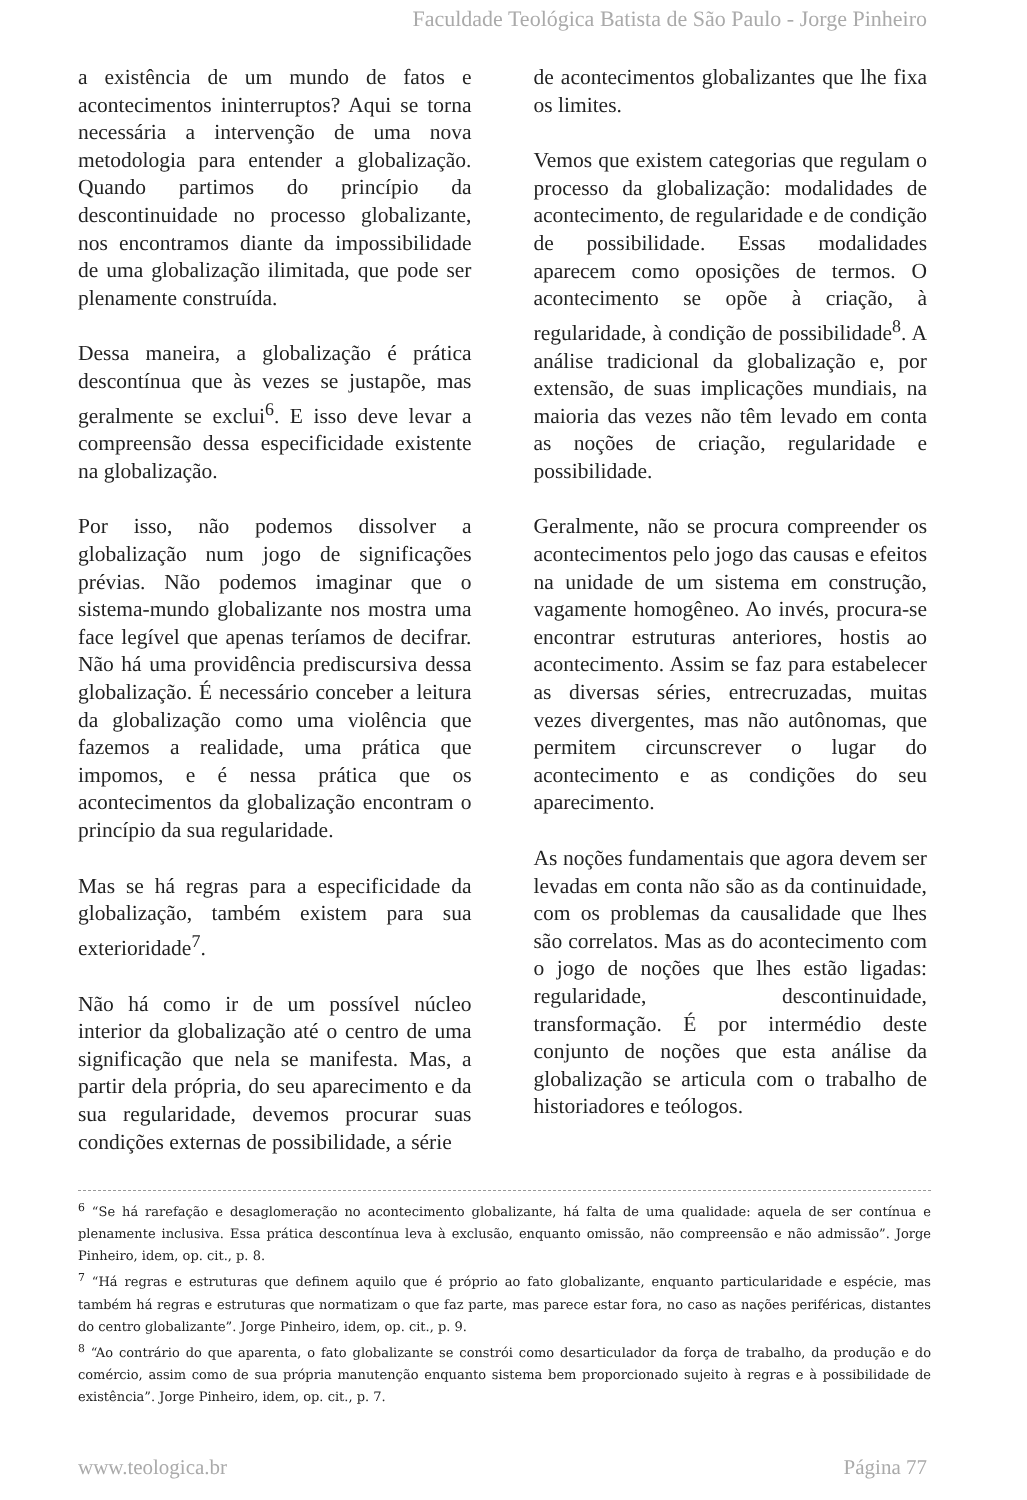Faculdade Teológica Batista de São Paulo - Jorge Pinheiro
a existência de um mundo de fatos e acontecimentos ininterruptos? Aqui se torna necessária a intervenção de uma nova metodologia para entender a globalização. Quando partimos do princípio da descontinuidade no processo globalizante, nos encontramos diante da impossibilidade de uma globalização ilimitada, que pode ser plenamente construída.
Dessa maneira, a globalização é prática descontínua que às vezes se justapõe, mas geralmente se exclui<sup>6</sup>. E isso deve levar a compreensão dessa especificidade existente na globalização.
Por isso, não podemos dissolver a globalização num jogo de significações prévias. Não podemos imaginar que o sistema-mundo globalizante nos mostra uma face legível que apenas teríamos de decifrar. Não há uma providência prediscursiva dessa globalização. É necessário conceber a leitura da globalização como uma violência que fazemos a realidade, uma prática que impomos, e é nessa prática que os acontecimentos da globalização encontram o princípio da sua regularidade.
Mas se há regras para a especificidade da globalização, também existem para sua exterioridade<sup>7</sup>.
Não há como ir de um possível núcleo interior da globalização até o centro de uma significação que nela se manifesta. Mas, a partir dela própria, do seu aparecimento e da sua regularidade, devemos procurar suas condições externas de possibilidade, a série
de acontecimentos globalizantes que lhe fixa os limites.
Vemos que existem categorias que regulam o processo da globalização: modalidades de acontecimento, de regularidade e de condição de possibilidade. Essas modalidades aparecem como oposições de termos. O acontecimento se opõe à criação, à regularidade, à condição de possibilidade<sup>8</sup>. A análise tradicional da globalização e, por extensão, de suas implicações mundiais, na maioria das vezes não têm levado em conta as noções de criação, regularidade e possibilidade.
Geralmente, não se procura compreender os acontecimentos pelo jogo das causas e efeitos na unidade de um sistema em construção, vagamente homogêneo. Ao invés, procura-se encontrar estruturas anteriores, hostis ao acontecimento. Assim se faz para estabelecer as diversas séries, entrecruzadas, muitas vezes divergentes, mas não autônomas, que permitem circunscrever o lugar do acontecimento e as condições do seu aparecimento.
As noções fundamentais que agora devem ser levadas em conta não são as da continuidade, com os problemas da causalidade que lhes são correlatos. Mas as do acontecimento com o jogo de noções que lhes estão ligadas: regularidade, descontinuidade, transformação. É por intermédio deste conjunto de noções que esta análise da globalização se articula com o trabalho de historiadores e teólogos.
<sup>6</sup> “Se há rarefação e desaglomeração no acontecimento globalizante, há falta de uma qualidade: aquela de ser contínua e plenamente inclusiva. Essa prática descontínua leva à exclusão, enquanto omissão, não compreensão e não admissão”. Jorge Pinheiro, idem, op. cit., p. 8.
<sup>7</sup> “Há regras e estruturas que definem aquilo que é próprio ao fato globalizante, enquanto particularidade e espécie, mas também há regras e estruturas que normatizam o que faz parte, mas parece estar fora, no caso as nações periféricas, distantes do centro globalizante”. Jorge Pinheiro, idem, op. cit., p. 9.
<sup>8</sup> “Ao contrário do que aparenta, o fato globalizante se constrói como desarticulador da força de trabalho, da produção e do comércio, assim como de sua própria manutenção enquanto sistema bem proporcionado sujeito à regras e à possibilidade de existência”. Jorge Pinheiro, idem, op. cit., p. 7.
www.teologica.br Página 77